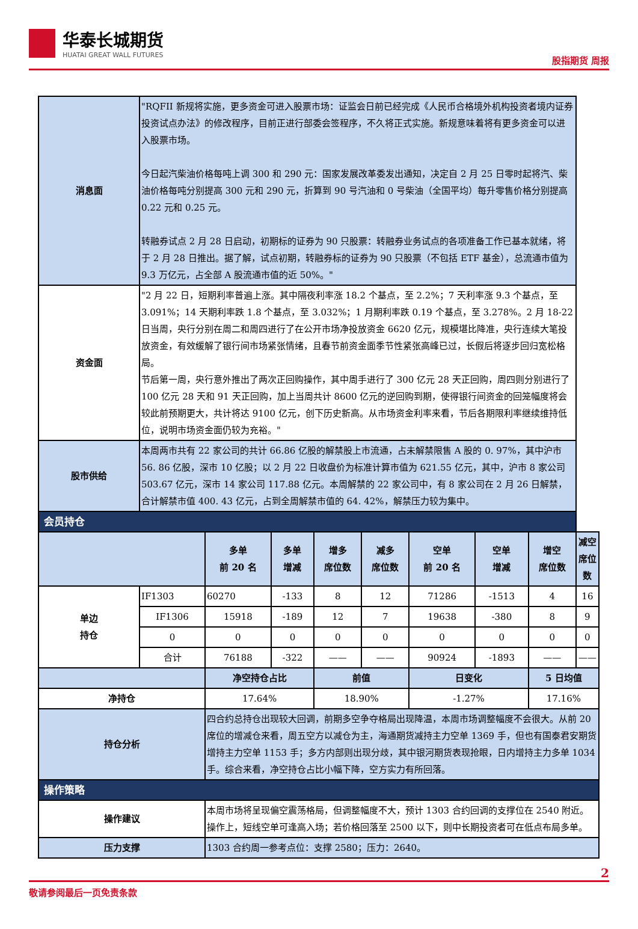华泰长城期货
HUATAI GREAT WALL FUTURES
股指期货 周报
| 消息面 | "RQFII 新规将实施，更多资金可进入股票市场：证监会日前已经完成《人民币合格境外机构投资者境内证券投资试点办法》的修改程序，目前正进行部委会签程序，不久将正式实施。新规意味着将有更多资金可以进入股票市场。 今日起汽柴油价格每吨上调 300 和 290 元：国家发展改革委发出通知，决定自 2 月 25 日零时起将汽、柴油价格每吨分别提高 300 元和 290 元，折算到 90 号汽油和 0 号柴油（全国平均）每升零售价格分别提高 0.22 元和 0.25 元。 转融券试点 2 月 28 日启动，初期标的证券为 90 只股票：转融券业务试点的各项准备工作已基本就绪，将于 2 月 28 日推出。据了解，试点初期，转融券标的证券为 90 只股票（不包括 ETF 基金），总流通市值为 9.3 万亿元，占全部 A 股流通市值的近 50%。" | | | | | | | | |
| 资金面 | "2 月 22 日，短期利率普遍上涨。其中隔夜利率涨 18.2 个基点，至 2.2%；7 天利率涨 9.3 个基点，至 3.091%；14 天期利率跌 1.8 个基点，至 3.032%；1 月期利率跌 0.19 个基点，至 3.278%。2 月 18-22 日当周，央行分别在周二和周四进行了在公开市场净投放资金 6620 亿元，规模堪比降准，央行连续大笔投放资金，有效缓解了银行间市场紧张情绪，且春节前资金面季节性紧张高峰已过，长假后将逐步回归宽松格局。 节后第一周，央行意外推出了两次正回购操作，其中周手进行了 300 亿元 28 天正回购，周四则分别进行了 100 亿元 28 天和 91 天正回购，加上当周共计 8600 亿元的逆回购到期，使得银行间资金的回笼幅度将会较此前预期更大，共计将达 9100 亿元，创下历史新高。从市场资金利率来看，节后各期限利率继续维持低位，说明市场资金面仍较为充裕。" | | | | | | | | |
| 股市供给 | 本周两市共有 22 家公司的共计 66.86 亿股的解禁股上市流通，占未解禁限售 A 股的 0. 97%，其中沪市 56. 86 亿股，深市 10 亿股；以 2 月 22 日收盘价为标准计算市值为 621.55 亿元，其中，沪市 8 家公司 503.67 亿元，深市 14 家公司 117.88 亿元。本周解禁的 22 家公司中，有 8 家公司在 2 月 26 日解禁，合计解禁市值 400. 43 亿元，占到全周解禁市值的 64. 42%，解禁压力较为集中。 | | | | | | | | |
| 会员持仓 | | | | | | | | | |
| | | 多单 前 20 名 | 多单 增减 | 增多 席位数 | 减多 席位数 | 空单 前 20 名 | 空单 增减 | 增空 席位数 | 减空 席位数 |
| 单边 持仓 | IF1303 | 60270 | -133 | 8 | 12 | 71286 | -1513 | 4 | 16 |
| | IF1306 | 15918 | -189 | 12 | 7 | 19638 | -380 | 8 | 9 |
| | 0 | 0 | 0 | 0 | 0 | 0 | 0 | 0 | 0 |
| | 合计 | 76188 | -322 | —— | —— | 90924 | -1893 | —— | —— |
| | | 净空持仓占比 | | 前值 | | 日变化 | | 5 日均值 | |
| 净持仓 | | 17.64% | | 18.90% | | -1.27% | | 17.16% | |
| 持仓分析 | | 四合约总持仓出现较大回调，前期多空争夺格局出现降温，本周市场调整幅度不会很大。从前 20 席位的增减仓来看，周五空方以减仓为主，海通期货减持主力空单 1369 手，但也有国泰君安期货增持主力空单 1153 手；多方内部则出现分歧，其中银河期货表现抢眼，日内增持主力多单 1034 手。综合来看，净空持仓占比小幅下降，空方实力有所回落。 | | | | | | | |
| 操作策略 | | | | | | | | | |
| 操作建议 | | 本周市场将呈现偏空震荡格局，但调整幅度不大，预计 1303 合约回调的支撑位在 2540 附近。操作上，短线空单可逢高入场；若价格回落至 2500 以下，则中长期投资者可在低点布局多单。 | | | | | | | |
| 压力支撑 | | 1303 合约周一参考点位：支撑 2580；压力：2640。 | | | | | | | |
2
敬请参阅最后一页免责条款